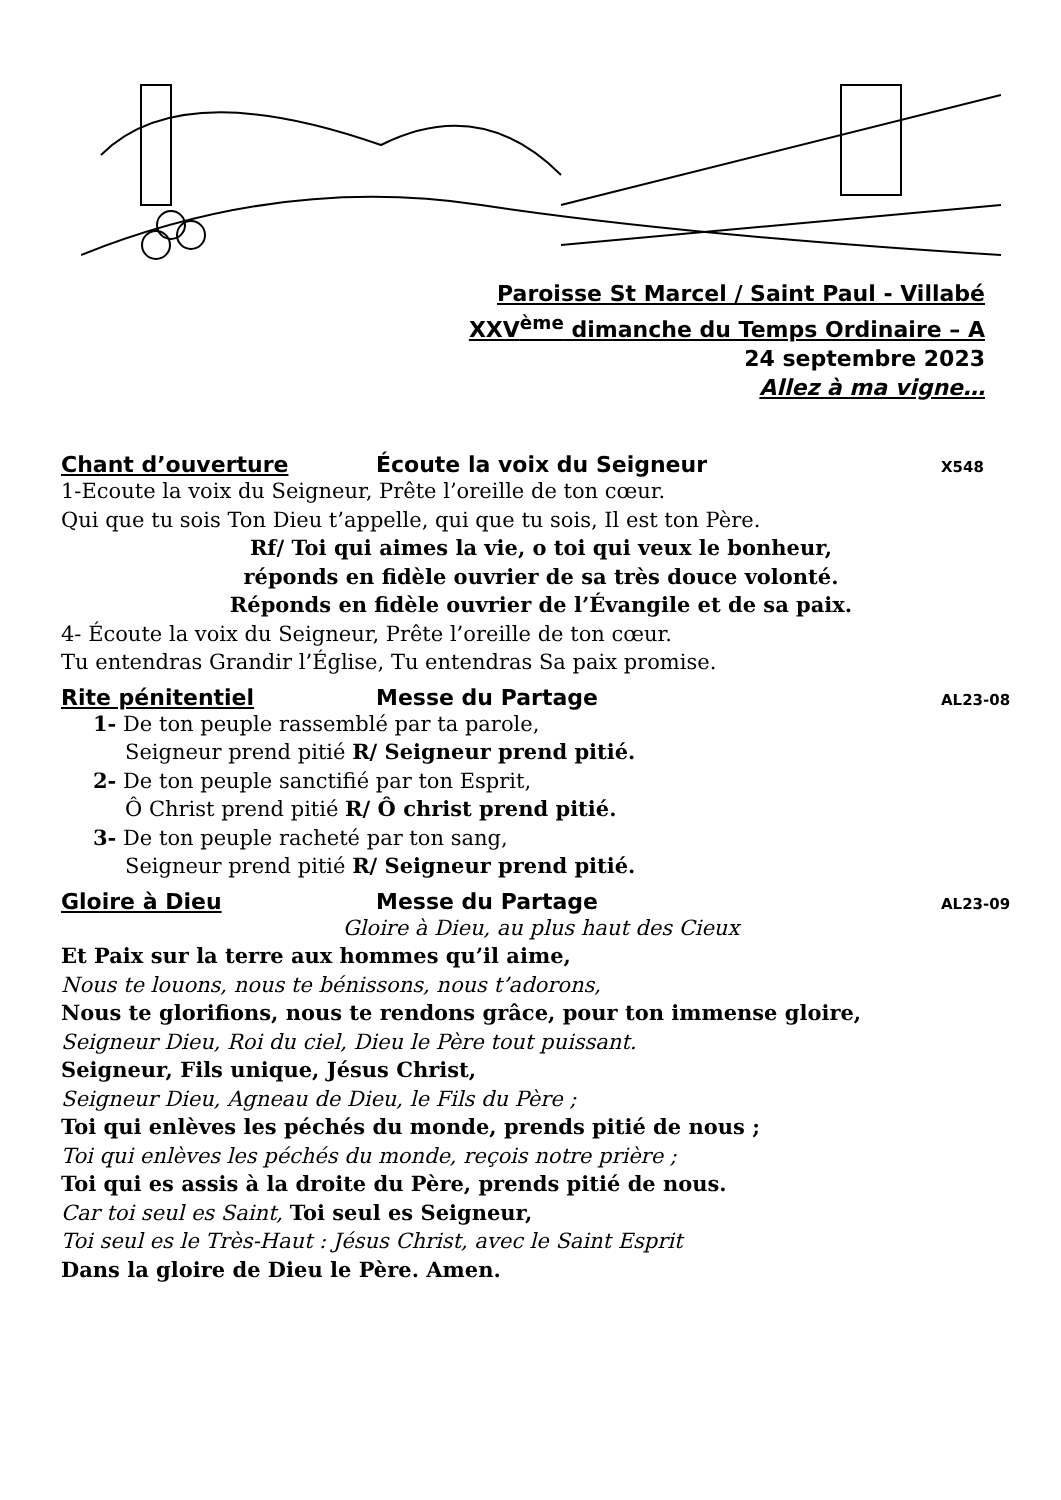Paroisse St Marcel / Saint Paul - Villabé
XXV<sup>ème</sup> dimanche du Temps Ordinaire – A
24 septembre 2023
Allez à ma vigne…
Chant d’ouverture Écoute la voix du Seigneur X548
1-Ecoute la voix du Seigneur, Prête l’oreille de ton cœur.
Qui que tu sois Ton Dieu t’appelle, qui que tu sois, Il est ton Père.
Rf/ Toi qui aimes la vie, o toi qui veux le bonheur,
réponds en fidèle ouvrier de sa très douce volonté.
Réponds en fidèle ouvrier de l’Évangile et de sa paix.
4- Écoute la voix du Seigneur, Prête l’oreille de ton cœur.
Tu entendras Grandir l’Église, Tu entendras Sa paix promise.
Rite pénitentiel Messe du Partage AL23-08
1- De ton peuple rassemblé par ta parole,
Seigneur prend pitié R/ Seigneur prend pitié.
2- De ton peuple sanctifié par ton Esprit,
Ô Christ prend pitié R/ Ô christ prend pitié.
3- De ton peuple racheté par ton sang,
Seigneur prend pitié R/ Seigneur prend pitié.
Gloire à Dieu Messe du Partage AL23-09
Gloire à Dieu, au plus haut des Cieux
Et Paix sur la terre aux hommes qu’il aime,
Nous te louons, nous te bénissons, nous t’adorons,
Nous te glorifions, nous te rendons grâce, pour ton immense gloire,
Seigneur Dieu, Roi du ciel, Dieu le Père tout puissant.
Seigneur, Fils unique, Jésus Christ,
Seigneur Dieu, Agneau de Dieu, le Fils du Père ;
Toi qui enlèves les péchés du monde, prends pitié de nous ;
Toi qui enlèves les péchés du monde, reçois notre prière ;
Toi qui es assis à la droite du Père, prends pitié de nous.
Car toi seul es Saint, Toi seul es Seigneur,
Toi seul es le Très-Haut : Jésus Christ, avec le Saint Esprit
Dans la gloire de Dieu le Père. Amen.